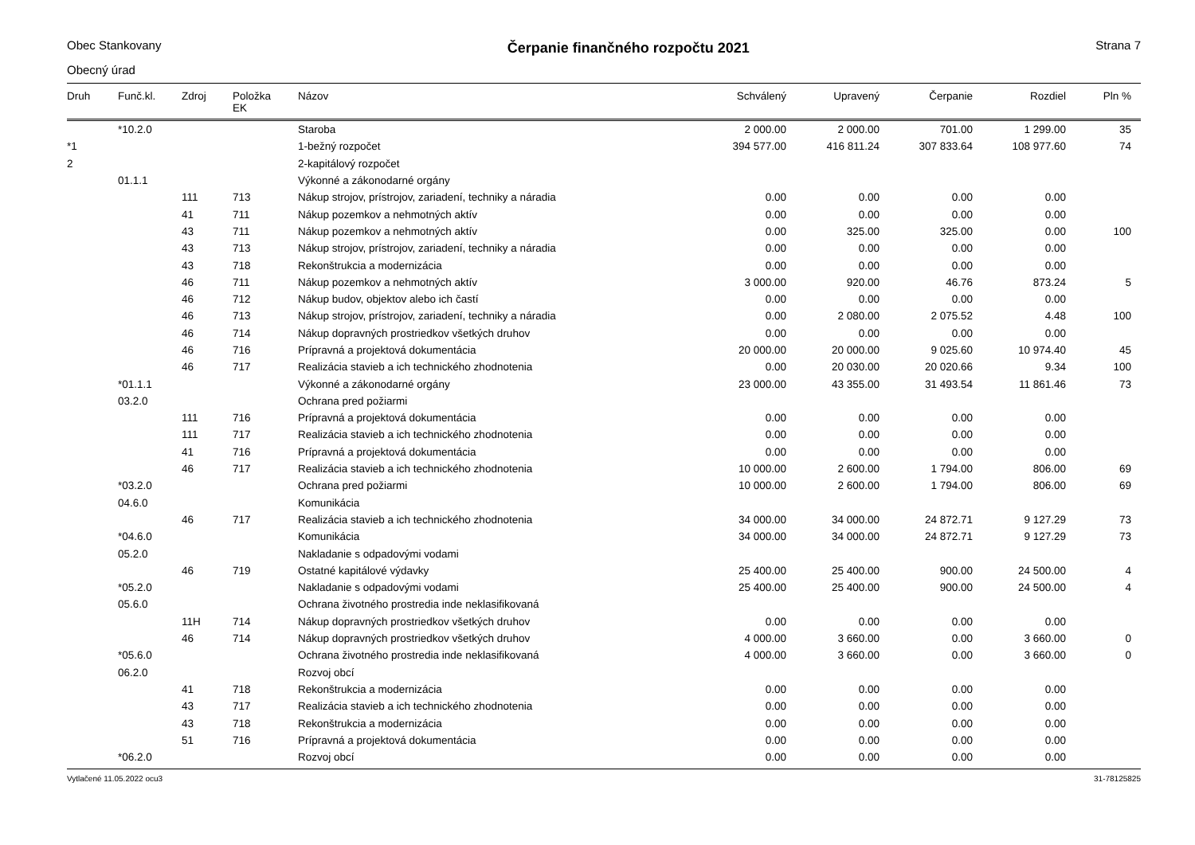Obec Stankovany
Čerpanie finančného rozpočtu 2021
Strana 7
Obecný úrad
| Druh | Funč.kl. | Zdroj | Položka EK | Názov | Schválený | Upravený | Čerpanie | Rozdiel | Pln % |
| --- | --- | --- | --- | --- | --- | --- | --- | --- | --- |
| | *10.2.0 | | | Staroba | 2 000.00 | 2 000.00 | 701.00 | 1 299.00 | 35 |
| *1 | | | | 1-bežný rozpočet | 394 577.00 | 416 811.24 | 307 833.64 | 108 977.60 | 74 |
| 2 | | | | 2-kapitálový rozpočet | | | | | |
| | 01.1.1 | | | Výkonné a zákonodarné orgány | | | | | |
| | | 111 | 713 | Nákup strojov, prístrojov, zariadení, techniky a náradia | 0.00 | 0.00 | 0.00 | 0.00 | |
| | | 41 | 711 | Nákup pozemkov a nehmotných aktív | 0.00 | 0.00 | 0.00 | 0.00 | |
| | | 43 | 711 | Nákup pozemkov a nehmotných aktív | 0.00 | 325.00 | 325.00 | 0.00 | 100 |
| | | 43 | 713 | Nákup strojov, prístrojov, zariadení, techniky a náradia | 0.00 | 0.00 | 0.00 | 0.00 | |
| | | 43 | 718 | Rekonštrukcia a modernizácia | 0.00 | 0.00 | 0.00 | 0.00 | |
| | | 46 | 711 | Nákup pozemkov a nehmotných aktív | 3 000.00 | 920.00 | 46.76 | 873.24 | 5 |
| | | 46 | 712 | Nákup budov, objektov alebo ich častí | 0.00 | 0.00 | 0.00 | 0.00 | |
| | | 46 | 713 | Nákup strojov, prístrojov, zariadení, techniky a náradia | 0.00 | 2 080.00 | 2 075.52 | 4.48 | 100 |
| | | 46 | 714 | Nákup dopravných prostriedkov všetkých druhov | 0.00 | 0.00 | 0.00 | 0.00 | |
| | | 46 | 716 | Prípravná a projektová dokumentácia | 20 000.00 | 20 000.00 | 9 025.60 | 10 974.40 | 45 |
| | | 46 | 717 | Realizácia stavieb a ich technického zhodnotenia | 0.00 | 20 030.00 | 20 020.66 | 9.34 | 100 |
| | *01.1.1 | | | Výkonné a zákonodarné orgány | 23 000.00 | 43 355.00 | 31 493.54 | 11 861.46 | 73 |
| | 03.2.0 | | | Ochrana pred požiarmi | | | | | |
| | | 111 | 716 | Prípravná a projektová dokumentácia | 0.00 | 0.00 | 0.00 | 0.00 | |
| | | 111 | 717 | Realizácia stavieb a ich technického zhodnotenia | 0.00 | 0.00 | 0.00 | 0.00 | |
| | | 41 | 716 | Prípravná a projektová dokumentácia | 0.00 | 0.00 | 0.00 | 0.00 | |
| | | 46 | 717 | Realizácia stavieb a ich technického zhodnotenia | 10 000.00 | 2 600.00 | 1 794.00 | 806.00 | 69 |
| | *03.2.0 | | | Ochrana pred požiarmi | 10 000.00 | 2 600.00 | 1 794.00 | 806.00 | 69 |
| | 04.6.0 | | | Komunikácia | | | | | |
| | | 46 | 717 | Realizácia stavieb a ich technického zhodnotenia | 34 000.00 | 34 000.00 | 24 872.71 | 9 127.29 | 73 |
| | *04.6.0 | | | Komunikácia | 34 000.00 | 34 000.00 | 24 872.71 | 9 127.29 | 73 |
| | 05.2.0 | | | Nakladanie s odpadovými vodami | | | | | |
| | | 46 | 719 | Ostatné kapitálové výdavky | 25 400.00 | 25 400.00 | 900.00 | 24 500.00 | 4 |
| | *05.2.0 | | | Nakladanie s odpadovými vodami | 25 400.00 | 25 400.00 | 900.00 | 24 500.00 | 4 |
| | 05.6.0 | | | Ochrana životného prostredia inde neklasifikovaná | | | | | |
| | | 11H | 714 | Nákup dopravných prostriedkov všetkých druhov | 0.00 | 0.00 | 0.00 | 0.00 | |
| | | 46 | 714 | Nákup dopravných prostriedkov všetkých druhov | 4 000.00 | 3 660.00 | 0.00 | 3 660.00 | 0 |
| | *05.6.0 | | | Ochrana životného prostredia inde neklasifikovaná | 4 000.00 | 3 660.00 | 0.00 | 3 660.00 | 0 |
| | 06.2.0 | | | Rozvoj obcí | | | | | |
| | | 41 | 718 | Rekonštrukcia a modernizácia | 0.00 | 0.00 | 0.00 | 0.00 | |
| | | 43 | 717 | Realizácia stavieb a ich technického zhodnotenia | 0.00 | 0.00 | 0.00 | 0.00 | |
| | | 43 | 718 | Rekonštrukcia a modernizácia | 0.00 | 0.00 | 0.00 | 0.00 | |
| | | 51 | 716 | Prípravná a projektová dokumentácia | 0.00 | 0.00 | 0.00 | 0.00 | |
| | *06.2.0 | | | Rozvoj obcí | 0.00 | 0.00 | 0.00 | 0.00 | |
Vytlačené 11.05.2022 ocu3 31-78125825